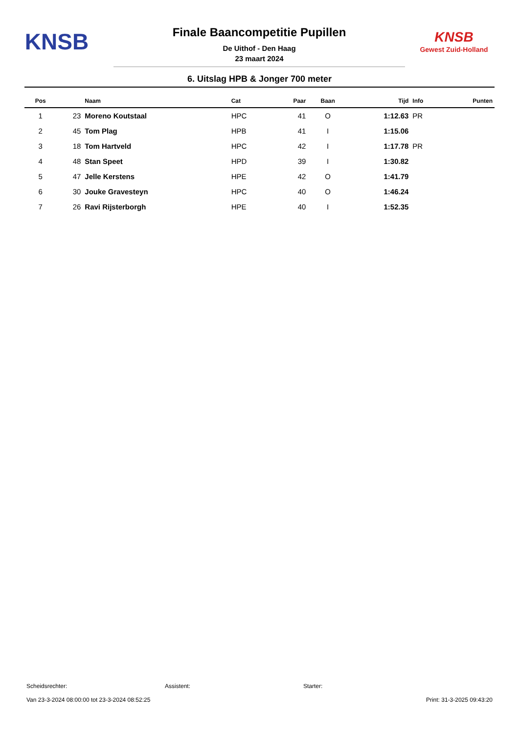KNSB
Finale Baancompetitie Pupillen
De Uithof - Den Haag
23 maart 2024
KNSB
Gewest Zuid-Holland
6. Uitslag HPB & Jonger 700 meter
| Pos | | Naam | Cat | Paar | Baan | Tijd | Info | Punten |
| --- | --- | --- | --- | --- | --- | --- | --- | --- |
| 1 | 23 | Moreno Koutstaal | HPC | 41 | O | 1:12.63 | PR | |
| 2 | 45 | Tom Plag | HPB | 41 | I | 1:15.06 | | |
| 3 | 18 | Tom Hartveld | HPC | 42 | I | 1:17.78 | PR | |
| 4 | 48 | Stan Speet | HPD | 39 | I | 1:30.82 | | |
| 5 | 47 | Jelle Kerstens | HPE | 42 | O | 1:41.79 | | |
| 6 | 30 | Jouke Gravesteyn | HPC | 40 | O | 1:46.24 | | |
| 7 | 26 | Ravi Rijsterborgh | HPE | 40 | I | 1:52.35 | | |
Scheidsrechter: Assistent: Starter:
Van 23-3-2024 08:00:00 tot 23-3-2024 08:52:25 Print: 31-3-2025 09:43:20